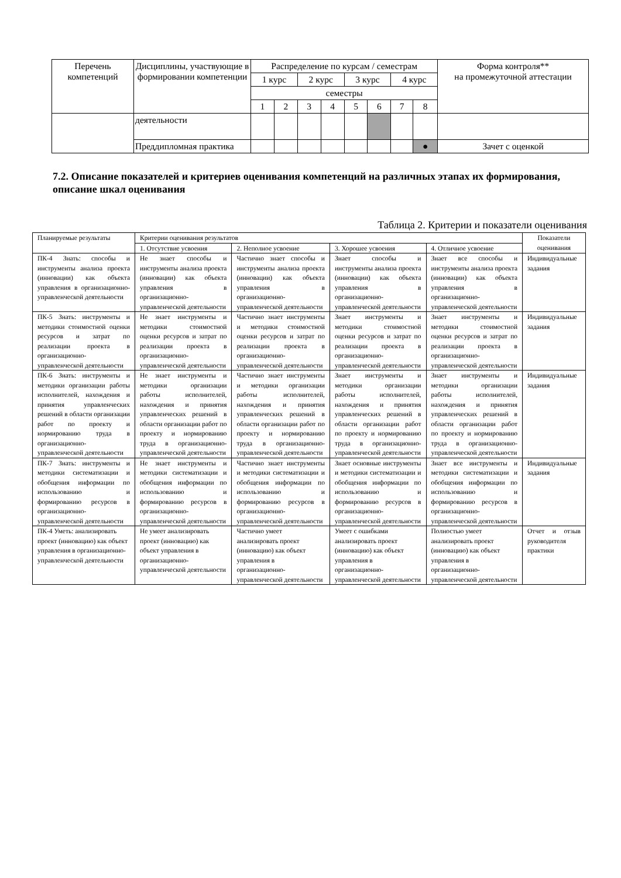| Перечень компетенций | Дисциплины, участвующие в формировании компетенции | Распределение по курсам / семестрам | | | | | | | | Форма контроля** на промежуточной аттестации |
| | | 1 курс | | 2 курс | | 3 курс | | 4 курс | | |
| | | семестры | | | | | | | | |
| | | 1 | 2 | 3 | 4 | 5 | 6 | 7 | 8 | |
| | деятельности | | | | | | | | | |
| | Преддипломная практика | | | | | | | | ● | Зачет с оценкой |
7.2. Описание показателей и критериев оценивания компетенций на различных этапах их формирования, описание шкал оценивания
Таблица 2. Критерии и показатели оценивания
| Планируемые результаты | Критерии оценивания результатов | | | | Показатели оценивания |
| | 1. Отсутствие усвоения | 2. Неполное усвоение | 3. Хорошее усвоения | 4. Отличное усвоение | |
| ПК-4 Знать: способы и инструменты анализа проекта (инновации) как объекта управления в организационно-управленческой деятельности | Не знает способы и инструменты анализа проекта (инновации) как объекта управления в организационно-управленческой деятельности | Частично знает способы и инструменты анализа проекта (инновации) как объекта управления в организационно-управленческой деятельности | Знает способы и инструменты анализа проекта (инновации) как объекта управления в организационно-управленческой деятельности | Знает все способы и инструменты анализа проекта (инновации) как объекта управления в организационно-управленческой деятельности | Индивидуальные задания |
| ПК-5 Знать: инструменты и методики стоимостной оценки ресурсов и затрат по реализации проекта в организационно-управленческой деятельности | Не знает инструменты и методики стоимостной оценки ресурсов и затрат по реализации проекта в организационно-управленческой деятельности | Частично знает инструменты и методики стоимостной оценки ресурсов и затрат по реализации проекта в организационно-управленческой деятельности | Знает инструменты и методики стоимостной оценки ресурсов и затрат по реализации проекта в организационно-управленческой деятельности | Знает инструменты и методики стоимостной оценки ресурсов и затрат по реализации проекта в организационно-управленческой деятельности | Индивидуальные задания |
| ПК-6 Знать: инструменты и методики организации работы исполнителей, нахождения и принятия управленческих решений в области организации работ по проекту и нормированию труда в организационно-управленческой деятельности | Не знает инструменты и методики организации работы исполнителей, нахождения и принятия управленческих решений в области организации работ по проекту и нормированию труда в организационно-управленческой деятельности | Частично знает инструменты и методики организации работы исполнителей, нахождения и принятия управленческих решений в области организации работ по проекту и нормированию труда в организационно-управленческой деятельности | Знает инструменты и методики организации работы исполнителей, нахождения и принятия управленческих решений в области организации работ по проекту и нормированию труда в организационно-управленческой деятельности | Знает инструменты и методики организации работы исполнителей, нахождения и принятия управленческих решений в области организации работ по проекту и нормированию труда в организационно-управленческой деятельности | Индивидуальные задания |
| ПК-7 Знать: инструменты и методики систематизации и обобщения информации по использованию и формированию ресурсов в организационно-управленческой деятельности | Не знает инструменты и методики систематизации и обобщения информации по использованию и формированию ресурсов в организационно-управленческой деятельности | Частично знает инструменты и методики систематизации и обобщения информации по использованию и формированию ресурсов в организационно-управленческой деятельности | Знает основные инструменты и методики систематизации и обобщения информации по использованию и формированию ресурсов в организационно-управленческой деятельности | Знает все инструменты и методики систематизации и обобщения информации по использованию и формированию ресурсов в организационно-управленческой деятельности | Индивидуальные задания |
| ПК-4 Уметь: анализировать проект (инновацию) как объект управления в организационно-управленческой деятельности | Не умеет анализировать проект (инновацию) как объект управления в организационно-управленческой деятельности | Частично умеет анализировать проект (инновацию) как объект управления в организационно-управленческой деятельности | Умеет с ошибками анализировать проект (инновацию) как объект управления в организационно-управленческой деятельности | Полностью умеет анализировать проект (инновацию) как объект управления в организационно-управленческой деятельности | Отчет и отзыв руководителя практики |